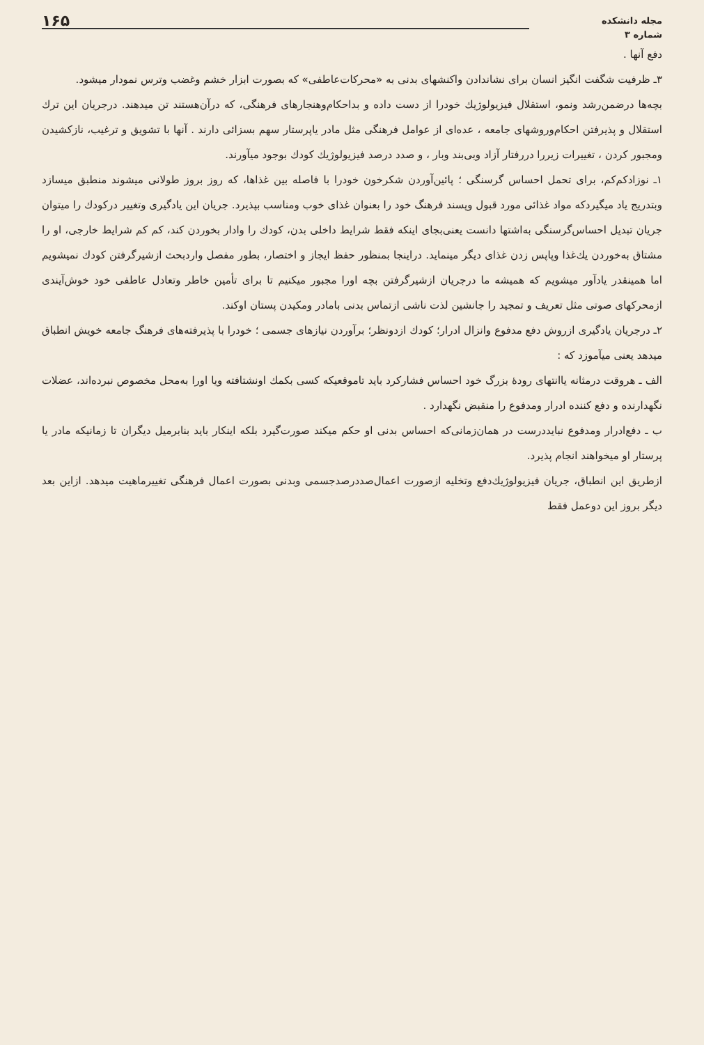مجله دانشکده
شماره ۳
۱۶۵
دفع آنها .
۳ـ ظرفیت شگفت انگیز انسان برای نشاندادن واکنشهای بدنی به «محرکات‌عاطفی» که بصورت ابزار خشم وغضب وترس نمودار میشود.
بچه‌ها درضمن‌رشد ونمو، استقلال فیزیولوژیك خودرا از دست داده و بداحکام‌وهنجارهای فرهنگی، که درآن‌هستند تن میدهند. درجریان این ترك استقلال و پذیرفتن احکام‌وروشهای جامعه ، عده‌ای از عوامل فرهنگی مثل مادر یاپرستار سهم بسزائی دارند . آنها با تشویق و ترغیب، نازکشیدن ومجبور کردن ، تغییرات زیررا دررفتار آزاد وبی‌بند وبار ، و صدد درصد فیزیولوژیك کودك بوجود میآورند.
۱ـ نوزادکم‌کم، برای تحمل احساس گرسنگی ؛ پائین‌آوردن شکرخون خودرا با فاصله بین غذاها، که روز بروز طولانی میشوند منطبق میسازد وبتدریج یاد میگیردکه مواد غذائی مورد قبول وپسند فرهنگ خود را بعنوان غذای خوب ومناسب بپذیرد. جریان این یادگیری وتغییر درکودك را میتوان جریان تبدیل احساس‌گرسنگی به‌اشتها دانست یعنی‌بجای اینکه فقط شرایط داخلی بدن، کودك را وادار بخوردن کند، کم کم شرایط خارجی، او را مشتاق به‌خوردن یك‌غذا وپاپس زدن غذای دیگر مینماید. دراینجا بمنظور حفظ ایجاز و اختصار، بطور مفصل واردبحث ازشیرگرفتن کودك نمیشویم اما همینقدر یادآور میشویم که همیشه ما درجریان ازشیرگرفتن بچه اورا مجبور میکنیم تا برای تأمین خاطر وتعادل عاطفی خود خوش‌آیندی ازمحرکهای صوتی مثل تعریف و تمجید را جانشین لذت ناشی ازتماس بدنی بامادر ومکیدن پستان اوکند.
۲ـ درجریان یادگیری ازروش دفع مدفوع وانزال ادرار؛ کودك ازدونظر؛ برآوردن نیازهای جسمی ؛ خودرا با پذیرفته‌های فرهنگ جامعه خویش انطباق میدهد یعنی میآموزد که :
الف ـ هروقت درمثانه یاانتهای رودهٔ بزرگ خود احساس فشارکرد باید تاموقعیکه کسی بکمك اونشتافته ویا اورا به‌محل مخصوص نبرده‌اند، عضلات نگهدارنده و دفع کننده ادرار ومدفوع را منقبض نگهدارد .
ب ـ دفع‌ادرار ومدفوع نبایددرست در همان‌زمانی‌که احساس بدنی او حکم میکند صورت‌گیرد بلکه اینکار باید بنابرمیل دیگران تا زمانیکه مادر یا پرستار او میخواهند انجام پذیرد.
ازطریق این انطباق، جریان فیزیولوژیك‌دفع وتخلیه ازصورت اعمال‌صددرصدجسمی وبدنی بصورت اعمال فرهنگی تغییرماهیت میدهد. ازاین بعد دیگر بروز این دوعمل فقط